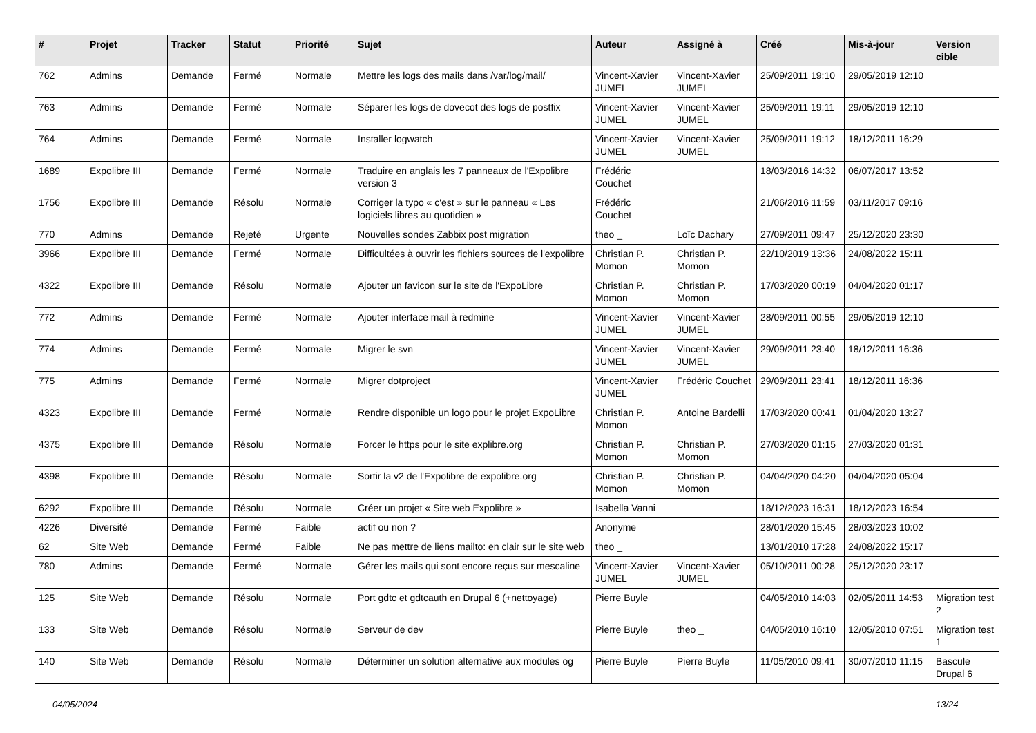| # | Projet | Tracker | Statut | Priorité | Sujet | Auteur | Assigné à | Créé | Mis-à-jour | Version cible |
| --- | --- | --- | --- | --- | --- | --- | --- | --- | --- | --- |
| 762 | Admins | Demande | Fermé | Normale | Mettre les logs des mails dans /var/log/mail/ | Vincent-Xavier JUMEL | Vincent-Xavier JUMEL | 25/09/2011 19:10 | 29/05/2019 12:10 | |
| 763 | Admins | Demande | Fermé | Normale | Séparer les logs de dovecot des logs de postfix | Vincent-Xavier JUMEL | Vincent-Xavier JUMEL | 25/09/2011 19:11 | 29/05/2019 12:10 | |
| 764 | Admins | Demande | Fermé | Normale | Installer logwatch | Vincent-Xavier JUMEL | Vincent-Xavier JUMEL | 25/09/2011 19:12 | 18/12/2011 16:29 | |
| 1689 | Expolibre III | Demande | Fermé | Normale | Traduire en anglais les 7 panneaux de l'Expolibre version 3 | Frédéric Couchet | | 18/03/2016 14:32 | 06/07/2017 13:52 | |
| 1756 | Expolibre III | Demande | Résolu | Normale | Corriger la typo « c'est » sur le panneau « Les logiciels libres au quotidien » | Frédéric Couchet | | 21/06/2016 11:59 | 03/11/2017 09:16 | |
| 770 | Admins | Demande | Rejeté | Urgente | Nouvelles sondes Zabbix post migration | theo _ | Loïc Dachary | 27/09/2011 09:47 | 25/12/2020 23:30 | |
| 3966 | Expolibre III | Demande | Fermé | Normale | Difficultées à ouvrir les fichiers sources de l'expolibre | Christian P. Momon | Christian P. Momon | 22/10/2019 13:36 | 24/08/2022 15:11 | |
| 4322 | Expolibre III | Demande | Résolu | Normale | Ajouter un favicon sur le site de l'ExpoLibre | Christian P. Momon | Christian P. Momon | 17/03/2020 00:19 | 04/04/2020 01:17 | |
| 772 | Admins | Demande | Fermé | Normale | Ajouter interface mail à redmine | Vincent-Xavier JUMEL | Vincent-Xavier JUMEL | 28/09/2011 00:55 | 29/05/2019 12:10 | |
| 774 | Admins | Demande | Fermé | Normale | Migrer le svn | Vincent-Xavier JUMEL | Vincent-Xavier JUMEL | 29/09/2011 23:40 | 18/12/2011 16:36 | |
| 775 | Admins | Demande | Fermé | Normale | Migrer dotproject | Vincent-Xavier JUMEL | Frédéric Couchet | 29/09/2011 23:41 | 18/12/2011 16:36 | |
| 4323 | Expolibre III | Demande | Fermé | Normale | Rendre disponible un logo pour le projet ExpoLibre | Christian P. Momon | Antoine Bardelli | 17/03/2020 00:41 | 01/04/2020 13:27 | |
| 4375 | Expolibre III | Demande | Résolu | Normale | Forcer le https pour le site explibre.org | Christian P. Momon | Christian P. Momon | 27/03/2020 01:15 | 27/03/2020 01:31 | |
| 4398 | Expolibre III | Demande | Résolu | Normale | Sortir la v2 de l'Expolibre de expolibre.org | Christian P. Momon | Christian P. Momon | 04/04/2020 04:20 | 04/04/2020 05:04 | |
| 6292 | Expolibre III | Demande | Résolu | Normale | Créer un projet « Site web Expolibre » | Isabella Vanni | | 18/12/2023 16:31 | 18/12/2023 16:54 | |
| 4226 | Diversité | Demande | Fermé | Faible | actif ou non ? | Anonyme | | 28/01/2020 15:45 | 28/03/2023 10:02 | |
| 62 | Site Web | Demande | Fermé | Faible | Ne pas mettre de liens mailto: en clair sur le site web | theo _ | | 13/01/2010 17:28 | 24/08/2022 15:17 | |
| 780 | Admins | Demande | Fermé | Normale | Gérer les mails qui sont encore reçus sur mescaline | Vincent-Xavier JUMEL | Vincent-Xavier JUMEL | 05/10/2011 00:28 | 25/12/2020 23:17 | |
| 125 | Site Web | Demande | Résolu | Normale | Port gdtc et gdtcauth en Drupal 6 (+nettoyage) | Pierre Buyle | | 04/05/2010 14:03 | 02/05/2011 14:53 | Migration test 2 |
| 133 | Site Web | Demande | Résolu | Normale | Serveur de dev | Pierre Buyle | theo _ | 04/05/2010 16:10 | 12/05/2010 07:51 | Migration test 1 |
| 140 | Site Web | Demande | Résolu | Normale | Déterminer un solution alternative aux modules og | Pierre Buyle | Pierre Buyle | 11/05/2010 09:41 | 30/07/2010 11:15 | Bascule Drupal 6 |
04/05/2024 13/24